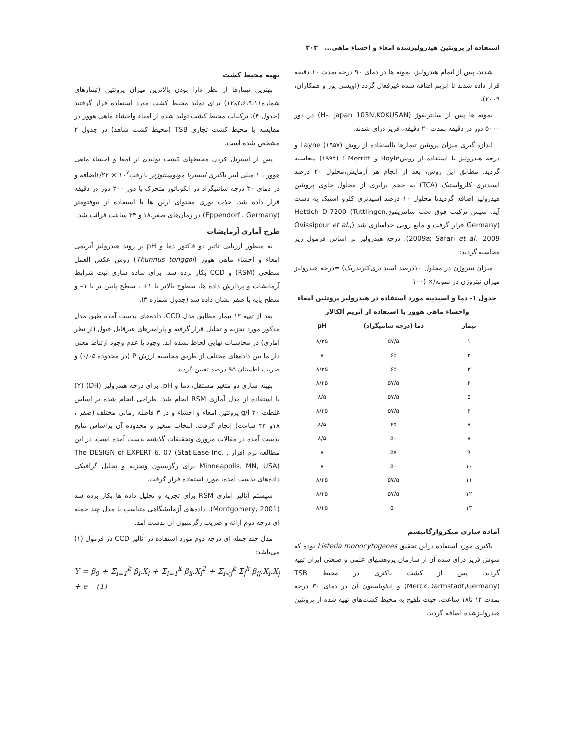استفاده از پروتئین هیدرولیزشده امعاء و احشاء ماهی... ۳۰۳
شدند. پس از اتمام هیدرولیز، نمونه ها در دمای ۹۰ درجه بمدت ۱۰ دقیقه قرار داده شدند تا آنزیم اضافه شده غیرفعال گردد (اویسی پور و همکاران، ۲۰۰۹).
نمونه ها پس از سانتریفوژ (H-، Japan 103N,KOKUSAN) در دور ۵۰۰۰ دور در دقیقه بمدت ۲۰ دقیقه، فریز درای شدند.
اندازه گیری میزان پروتئین تیمارها بااستفاده از روش Layne (۱۹۵۷) و درجه هیدرولیز با استفاده از روشHoyle و Merritt ؛ (۱۹۹۴) محاسبه گردید. مطابق این روش، بعد از انجام هر آزمایش،محلول ۲۰ درصد اسیدتری کلرواستیک (TCA) به حجم برابری از محلول حاوی پروتئین هیدرولیز اضافه گردیدتا محلول ۱۰ درصد اسیدتری کلرو استیک به دست آید. سپس ترکیب فوق تحت سانتریفوژHettich D-7200 (Tuttlingen, Germany) قرار گرفت و مایع رویی جداسازی شد (Ovissipour et al., 2009a; Safari et al., 2009). درجه هیدرولیز بر اساس فرمول زیر محاسبه گردید:
میزان نیتروژن در محلول ۱۰درصد اسید تری‌کلریدریک) =درجه هیدرولیز میزان نیتروژن در نمونه/× (۱۰۰
جدول ۱- دما و اسیدیته مورد استفاده در هیدرولیز پروتئین امعاء واحشاء ماهی هوور با استفاده از آنزیم آلکالاز
| تیمار | دما (درجه سانتیگراد) | pH |
| --- | --- | --- |
| ۱ | ۵۷/۵ | ۸/۲۵ |
| ۲ | ۶۵ | ۸ |
| ۳ | ۶۵ | ۸/۲۵ |
| ۴ | ۵۷/۵ | ۸/۲۵ |
| ۵ | ۵۷/۵ | ۸/۵ |
| ۶ | ۵۷/۵ | ۸/۲۵ |
| ۷ | ۶۵ | ۸/۵ |
| ۸ | ۵۰ | ۸/۵ |
| ۹ | ۵۷ | ۸ |
| ۱۰ | ۵۰ | ۸ |
| ۱۱ | ۵۷/۵ | ۸/۲۵ |
| ۱۲ | ۵۷/۵ | ۸/۲۵ |
| ۱۳ | ۵۰ | ۸/۲۵ |
آماده سازی میکروارگانیسم
باکتری مورد استفاده دراین تحقیق Listeria monocytogenes بوده که سوش فریز درای شده آن از سازمان پژوهشهای علمی و صنعتی ایران تهیه گردید. پس از کشت باکتری در محیط TSB (Merck,Darmstadt,Germany) و انکوباسیون آن در دمای ۳۰ درجه بمدت ۱۲ تا۱۸ ساعت، جهت تلقیح به محیط کشت‌های تهیه شده از پروتئین هیدرولیزشده اضافه گردید.
تهیه محیط کشت
بهترین تیمارها از نظر دارا بودن بالاترین میزان پروتئین (تیمارهای شماره۲،۶،۹،۱۱و۱۲) برای تولید محیط کشت مورد استفاده قرار گرفتند (جدول ۴). ترکیبات محیط کشت تولید شده از امعاء واحشاء ماهی هوور در مقایسه با محیط کشت تجاری TSB (محیط کشت شاهد) در جدول ۲ مشخص شده است.
پس از استریل کردن محیطهای کشت تولیدی از امعا و احشاء ماهی هوور ، ۱ میلی لیتر باکتری لیستریا مونوسیتوژنز با رقت۱۰<sup>۷</sup> × ۱/۲۲اضافه و در دمای ۳۰ درجه سانتیگراد در انکوباتور متحرک با دور ۲۰۰ دور در دقیقه قرار داده شد. جذب نوری محتوای ارلن ها با استفاده از بیوفتومتر (Eppendorf ، Germany) در زمان‌های صفر،۱۸ و ۴۴ ساعت قرائت شد.
طرح آماری آزمایشات
به منظور ارزیابی تاثیر دو فاکتور دما و pH بر روند هیدرولیز آنزیمی امعاء و احشاء ماهی هوور (Thunnus tonggol) روش عکس العمل سطحی (RSM) و CCD بکار برده شد. برای ساده سازی ثبت شرایط آزمایشات و پردازش داده ها، سطوح بالاتر با ۱+ ، سطح پایین تر با ۱– و سطح پایه با صفر نشان داده شد (جدول شماره ۳).
بعد از تهیه ۱۳ تیمار مطابق مدل CCD، داده‌های بدست آمده طبق مدل مذکور مورد تجزیه و تحلیل قرار گرفته و پارامترهای غیرقابل قبول (از نظر آماری) در محاسبات نهایی لحاظ نشده اند. وجود یا عدم وجود ارتباط معنی دار ما بین داده‌های مختلف از طریق محاسبه ارزش P (در محدوده ۰/۰۵) و ضریب اطمینان ۹۵ درصد تعیین گردید.
بهینه سازی دو متغیر مستقل، دما و pH، برای درجه هیدرولیز (DH) (Y) با استفاده از مدل آماری RSM انجام شد. طراحی انجام شده بر اساس غلظت g/l ۲۰ پروتئین امعاء و احشاء و در ۳ فاصله زمانی مختلف (صفر ، ۱۸و ۴۴ ساعت) انجام گرفت. انتخاب متغیر و محدوده آن براساس نتایج بدست آمده در مقالات مروری وتحقیقات گذشته بدست آمده است. در این مطالعه نرم افزار The DESIGN of EXPERT 6. 07 (Stat-Ease Inc. , Minneapolis, MN, USA) برای رگرسیون وتجزیه و تحلیل گرافیکی داده‌های بدست آمده، مورد استفاده قرار گرفت.
سیستم آنالیز آماری RSM برای تجزیه و تحلیل داده ها بکار برده شد (Montgomery, 2001). داده‌های آزمایشگاهی متناسب با مدل چند جمله ای درجه دوم ارائه و ضریب رگرسیون آن بدست آمد.
مدل چند جمله ای درجه دوم مورد استفاده در آنالیز CCD در فرمول (۱) می‌باشد:
Y = β<sub>0</sub> + Σ<sub>i=1</sub><sup>k</sup> β<sub>i</sub>.X<sub>i</sub> + Σ<sub>i=1</sub><sup>k</sup> β<sub>ii</sub>.X<sub>i</sub><sup>2</sup> + Σ<sub>i<j</sub><sup>k</sup> Σ<sub>j</sub><sup>k</sup> β<sub>ij</sub>.X<sub>i</sub>.X<sub>j</sub> + e (1)